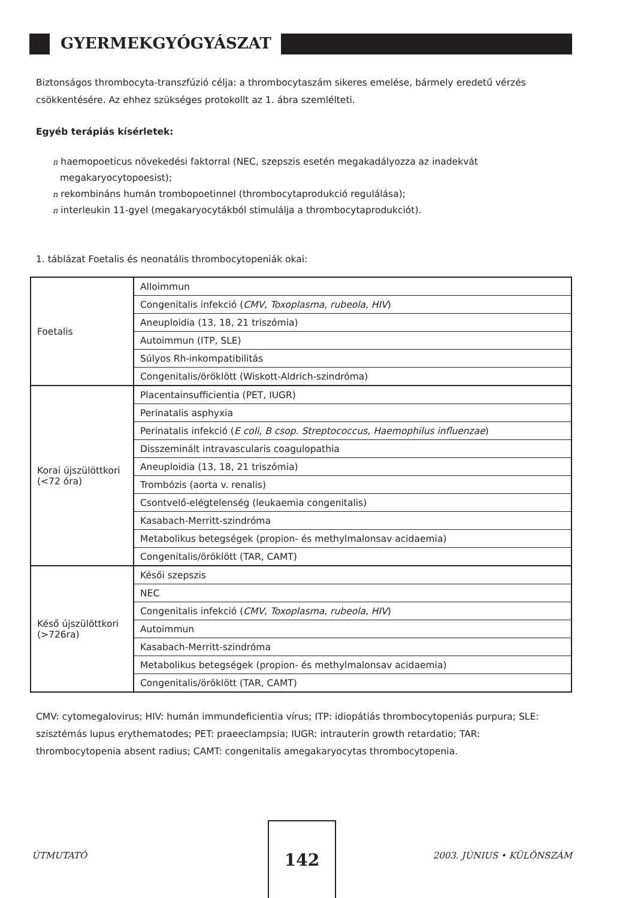GYERMEKGYÓGYÁSZAT
Biztonságos thrombocyta-transzfúzió célja: a thrombocytaszám sikeres emelése, bármely eredetű vérzés csökkentésére. Az ehhez szükséges protokollt az 1. ábra szemlélteti.
Egyéb terápiás kísérletek:
n haemopoeticus növekedési faktorral (NEC, szepszis esetén megakadályozza az inadekvát megakaryocytopoesist);
n rekombináns humán trombopoetinnel (thrombocytaprodukció regulálása);
n interleukin 11-gyel (megakaryocytákból stimulálja a thrombocytaprodukciót).
1. táblázat Foetalis és neonatális thrombocytopeniák okai:
| Foetalis | Alloimmun |
| | Congenitalis infekció ( CMV , Toxoplasma , rubeola , HIV ) |
| | Aneuploidia (13, 18, 21 triszómia) |
| | Autoimmun (ITP, SLE) |
| | Súlyos Rh-inkompatibilitás |
| | Congenitalis/öröklött (Wiskott-Aldrich-szindróma) |
| Korai újszülöttkori (<72 óra) | Placentainsufficientia (PET, IUGR) |
| | Perinatalis asphyxia |
| | Perinatalis infekció ( E coli , B csop. Streptococcus , Haemophilus influenzae ) |
| | Disszeminált intravascularis coagulopathia |
| | Aneuploidia (13, 18, 21 triszómia) |
| | Trombózis (aorta v. renalis) |
| | Csontvelő-elégtelenség (leukaemia congenitalis) |
| | Kasabach-Merritt-szindróma |
| | Metabolikus betegségek (propion- és methylmalonsav acidaemia) |
| | Congenitalis/öröklött (TAR, CAMT) |
| Késő újszülöttkori (>726ra) | Késői szepszis |
| | NEC |
| | Congenitalis infekció ( CMV , Toxoplasma , rubeola , HIV ) |
| | Autoimmun |
| | Kasabach-Merritt-szindróma |
| | Metabolikus betegségek (propion- és methylmalonsav acidaemia) |
| | Congenitalis/öröklött (TAR, CAMT) |
CMV: cytomegalovirus; HIV: humán immundeficientia vírus; ITP: idiopátiás thrombocytopeniás purpura; SLE: szisztémás lupus erythematodes; PET: praeeclampsia; IUGR: intrauterin growth retardatio; TAR: thrombocytopenia absent radius; CAMT: congenitalis amegakaryocytas thrombocytopenia.
ÚTMUTATÓ
142
2003. JÚNIUS • KÜLÖNSZÁM